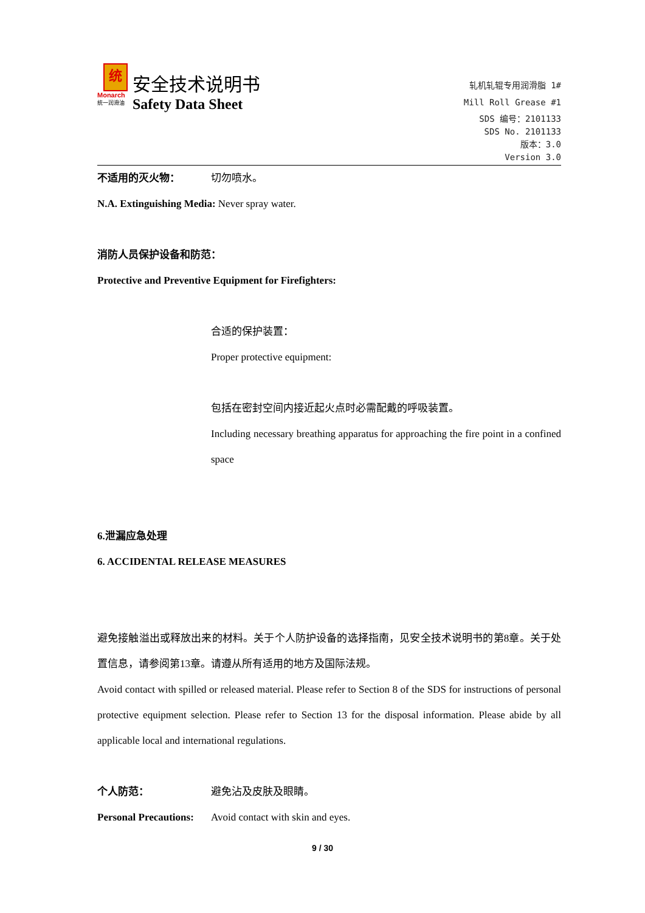统
Monarch
统一润滑油
安全技术说明书
Safety Data Sheet
轧机轧辊专用润滑脂 1#
Mill Roll Grease #1
SDS 编号：2101133
SDS No. 2101133
版本：3.0
Version 3.0
不适用的灭火物： 切勿喷水。
N.A. Extinguishing Media: Never spray water.
消防人员保护设备和防范：
Protective and Preventive Equipment for Firefighters:
合适的保护装置：
Proper protective equipment:
包括在密封空间内接近起火点时必需配戴的呼吸装置。
Including necessary breathing apparatus for approaching the fire point in a confined space
6.泄漏应急处理
6. ACCIDENTAL RELEASE MEASURES
避免接触溢出或释放出来的材料。关于个人防护设备的选择指南，见安全技术说明书的第8章。关于处置信息，请参阅第13章。请遵从所有适用的地方及国际法规。
Avoid contact with spilled or released material. Please refer to Section 8 of the SDS for instructions of personal protective equipment selection. Please refer to Section 13 for the disposal information. Please abide by all applicable local and international regulations.
个人防范： 避免沾及皮肤及眼睛。
Personal Precautions:
Avoid contact with skin and eyes.
9 / 30